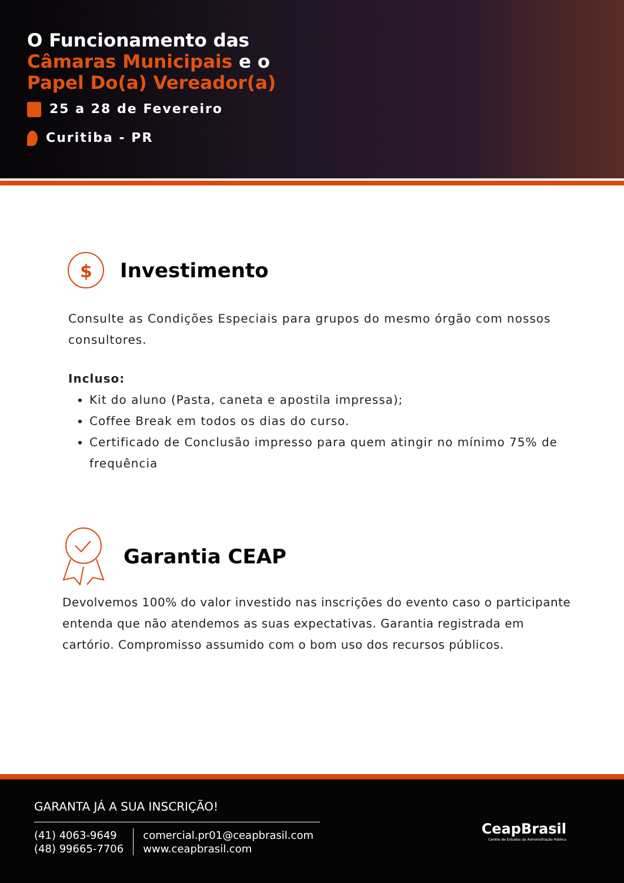O Funcionamento das
Câmaras Municipais e o
Papel Do(a) Vereador(a)
25 a 28 de Fevereiro
Curitiba - PR
$
Investimento
Consulte as Condições Especiais para grupos do mesmo órgão com nossos consultores.
Incluso:
Kit do aluno (Pasta, caneta e apostila impressa);
Coffee Break em todos os dias do curso.
Certificado de Conclusão impresso para quem atingir no mínimo 75% de frequência
Garantia CEAP
Devolvemos 100% do valor investido nas inscrições do evento caso o participante entenda que não atendemos as suas expectativas. Garantia registrada em cartório. Compromisso assumido com o bom uso dos recursos públicos.
GARANTA JÁ A SUA INSCRIÇÃO!
(41) 4063-9649
(48) 99665-7706
comercial.pr01@ceapbrasil.com
www.ceapbrasil.com
CeapBrasil
Centro de Estudos da Administração Pública